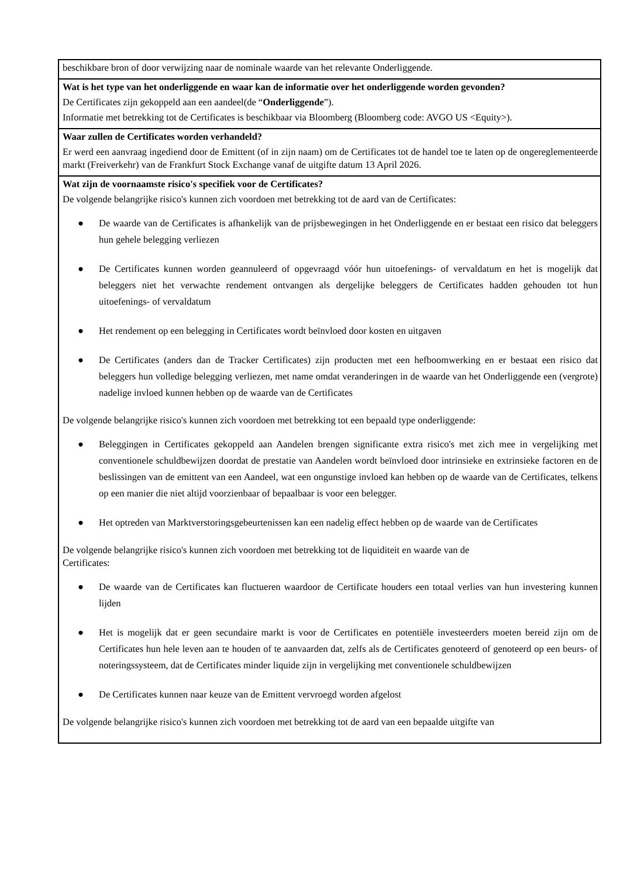beschikbare bron of door verwijzing naar de nominale waarde van het relevante Onderliggende.
Wat is het type van het onderliggende en waar kan de informatie over het onderliggende worden gevonden?
De Certificates zijn gekoppeld aan een aandeel(de “Onderliggende”).
Informatie met betrekking tot de Certificates is beschikbaar via Bloomberg (Bloomberg code: AVGO US <Equity>).
Waar zullen de Certificates worden verhandeld?
Er werd een aanvraag ingediend door de Emittent (of in zijn naam) om de Certificates tot de handel toe te laten op de ongereglementeerde markt (Freiverkehr) van de Frankfurt Stock Exchange vanaf de uitgifte datum 13 April 2026.
Wat zijn de voornaamste risico's specifiek voor de Certificates?
De volgende belangrijke risico's kunnen zich voordoen met betrekking tot de aard van de Certificates:
● De waarde van de Certificates is afhankelijk van de prijsbewegingen in het Onderliggende en er bestaat een risico dat beleggers hun gehele belegging verliezen
● De Certificates kunnen worden geannuleerd of opgevraagd vóór hun uitoefenings- of vervaldatum en het is mogelijk dat beleggers niet het verwachte rendement ontvangen als dergelijke beleggers de Certificates hadden gehouden tot hun uitoefenings- of vervaldatum
● Het rendement op een belegging in Certificates wordt beïnvloed door kosten en uitgaven
● De Certificates (anders dan de Tracker Certificates) zijn producten met een hefboomwerking en er bestaat een risico dat beleggers hun volledige belegging verliezen, met name omdat veranderingen in de waarde van het Onderliggende een (vergrote) nadelige invloed kunnen hebben op de waarde van de Certificates
De volgende belangrijke risico's kunnen zich voordoen met betrekking tot een bepaald type onderliggende:
● Beleggingen in Certificates gekoppeld aan Aandelen brengen significante extra risico's met zich mee in vergelijking met conventionele schuldbewijzen doordat de prestatie van Aandelen wordt beïnvloed door intrinsieke en extrinsieke factoren en de beslissingen van de emittent van een Aandeel, wat een ongunstige invloed kan hebben op de waarde van de Certificates, telkens op een manier die niet altijd voorzienbaar of bepaalbaar is voor een belegger.
● Het optreden van Marktverstoringsgebeurtenissen kan een nadelig effect hebben op de waarde van de Certificates
De volgende belangrijke risico's kunnen zich voordoen met betrekking tot de liquiditeit en waarde van de
Certificates:
● De waarde van de Certificates kan fluctueren waardoor de Certificate houders een totaal verlies van hun investering kunnen lijden
● Het is mogelijk dat er geen secundaire markt is voor de Certificates en potentiële investeerders moeten bereid zijn om de Certificates hun hele leven aan te houden of te aanvaarden dat, zelfs als de Certificates genoteerd of genoteerd op een beurs- of noteringssysteem, dat de Certificates minder liquide zijn in vergelijking met conventionele schuldbewijzen
● De Certificates kunnen naar keuze van de Emittent vervroegd worden afgelost
De volgende belangrijke risico's kunnen zich voordoen met betrekking tot de aard van een bepaalde uitgifte van